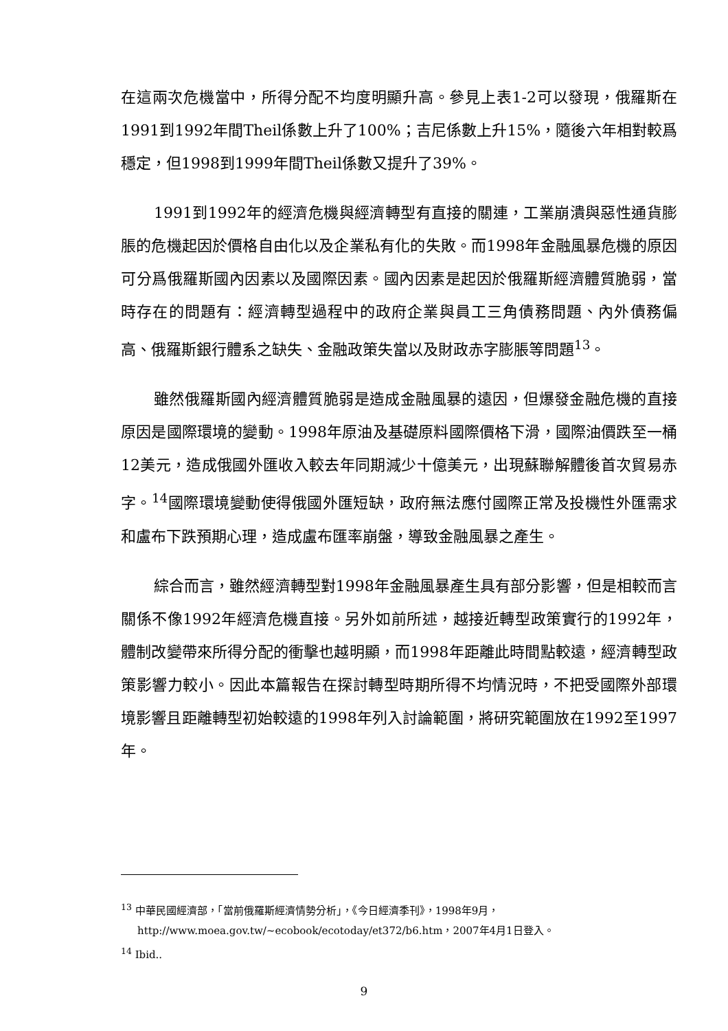在這兩次危機當中，所得分配不均度明顯升高。參見上表1-2可以發現，俄羅斯在1991到1992年間Theil係數上升了100%；吉尼係數上升15%，隨後六年相對較爲穩定，但1998到1999年間Theil係數又提升了39%。
1991到1992年的經濟危機與經濟轉型有直接的關連，工業崩潰與惡性通貨膨脹的危機起因於價格自由化以及企業私有化的失敗。而1998年金融風暴危機的原因可分爲俄羅斯國內因素以及國際因素。國內因素是起因於俄羅斯經濟體質脆弱，當時存在的問題有：經濟轉型過程中的政府企業與員工三角債務問題、內外債務偏高、俄羅斯銀行體系之缺失、金融政策失當以及財政赤字膨脹等問題<sup>13</sup>。
雖然俄羅斯國內經濟體質脆弱是造成金融風暴的遠因，但爆發金融危機的直接原因是國際環境的變動。1998年原油及基礎原料國際價格下滑，國際油價跌至一桶12美元，造成俄國外匯收入較去年同期減少十億美元，出現蘇聯解體後首次貿易赤字。<sup>14</sup>國際環境變動使得俄國外匯短缺，政府無法應付國際正常及投機性外匯需求和盧布下跌預期心理，造成盧布匯率崩盤，導致金融風暴之產生。
綜合而言，雖然經濟轉型對1998年金融風暴產生具有部分影響，但是相較而言關係不像1992年經濟危機直接。另外如前所述，越接近轉型政策實行的1992年，體制改變帶來所得分配的衝擊也越明顯，而1998年距離此時間點較遠，經濟轉型政策影響力較小。因此本篇報告在探討轉型時期所得不均情況時，不把受國際外部環境影響且距離轉型初始較遠的1998年列入討論範圍，將研究範圍放在1992至1997年。
<sup>13</sup> 中華民國經濟部，「當前俄羅斯經濟情勢分析」，《今日經濟季刊》，1998年9月，http://www.moea.gov.tw/~ecobook/ecotoday/et372/b6.htm，2007年4月1日登入。
<sup>14</sup> Ibid..
9